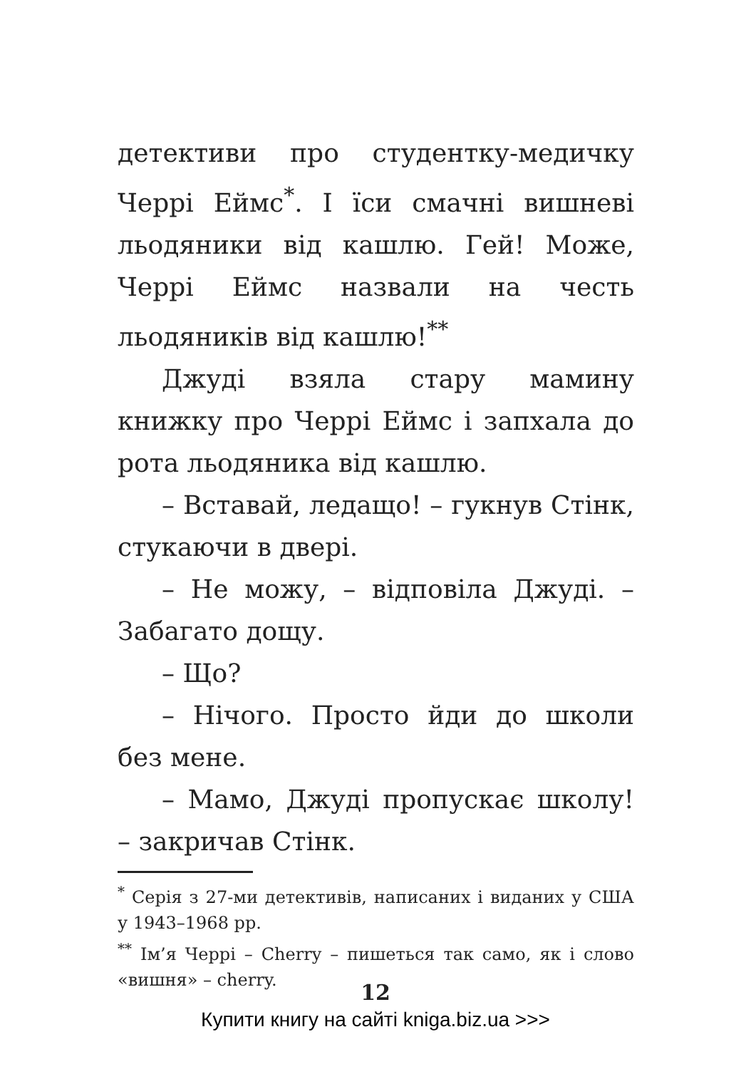детективи про студентку-медичку Черрі Еймс<sup>*</sup>. І їси смачні вишневі льодяники від кашлю. Гей! Може, Черрі Еймс назвали на честь льодяників від кашлю!<sup>**</sup>
Джуді взяла стару мамину книжку про Черрі Еймс і запхала до рота льодяника від кашлю.
– Вставай, ледащо! – гукнув Стінк, стукаючи в двері.
– Не можу, – відповіла Джуді. – Забагато дощу.
– Що?
– Нічого. Просто йди до школи без мене.
– Мамо, Джуді пропускає школу! – закричав Стінк.
<sup>*</sup> Серія з 27-ми детективів, написаних і виданих у США у 1943–1968 рр.
<sup>**</sup> Ім’я Черрі – Cherry – пишеться так само, як і слово «вишня» – cherry.
12
Купити книгу на сайті kniga.biz.ua >>>